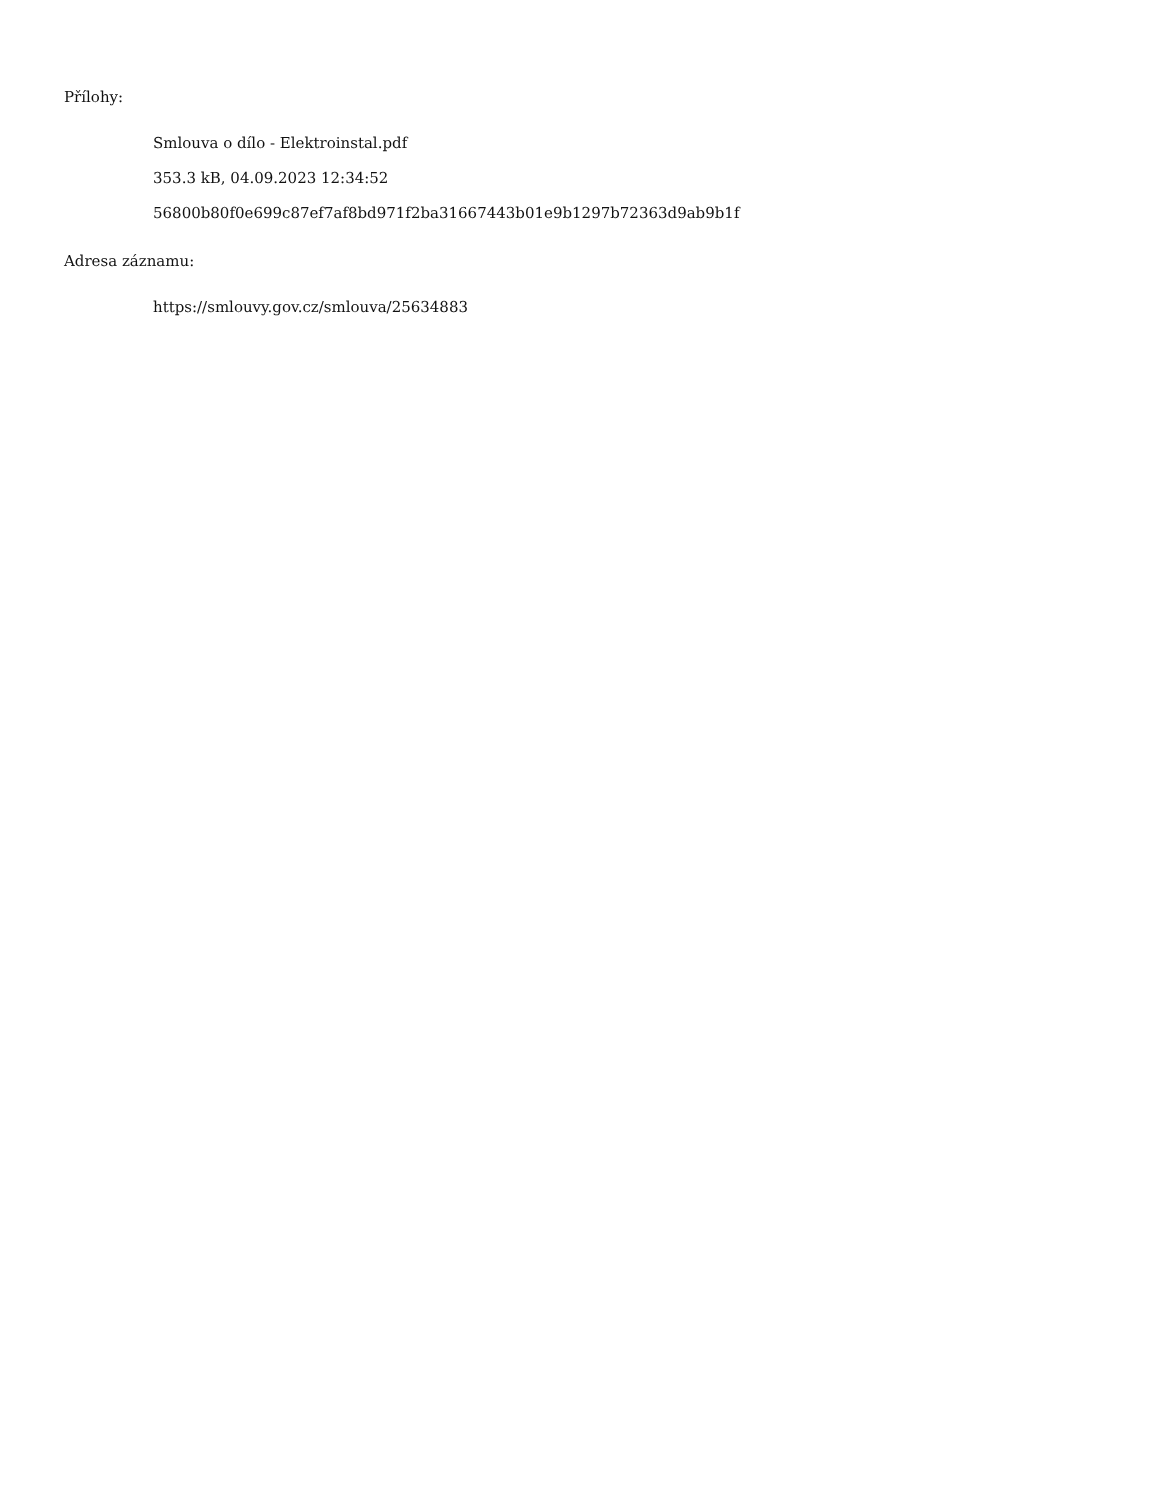Přílohy:
Smlouva o dílo - Elektroinstal.pdf
353.3 kB, 04.09.2023 12:34:52
56800b80f0e699c87ef7af8bd971f2ba31667443b01e9b1297b72363d9ab9b1f
Adresa záznamu:
https://smlouvy.gov.cz/smlouva/25634883